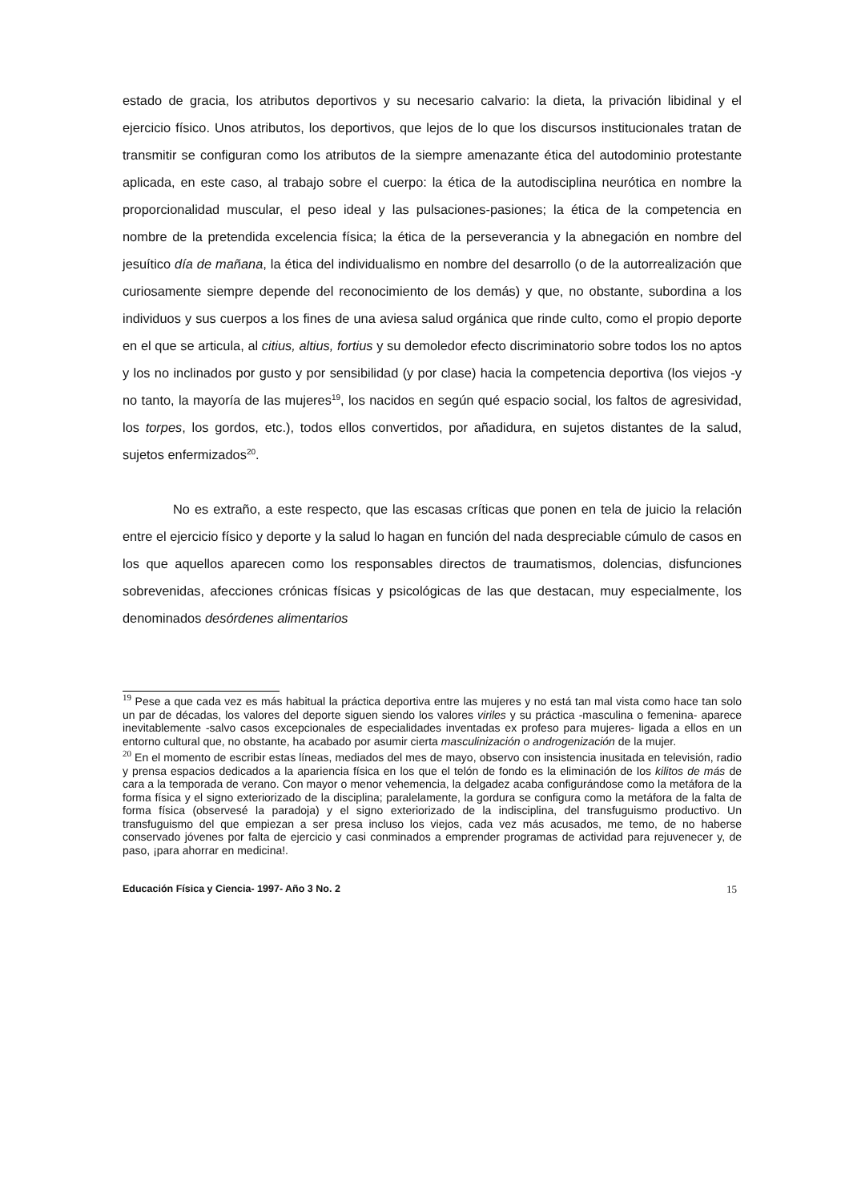estado de gracia, los atributos deportivos y su necesario calvario: la dieta, la privación libidinal y el ejercicio físico. Unos atributos, los deportivos, que lejos de lo que los discursos institucionales tratan de transmitir se configuran como los atributos de la siempre amenazante ética del autodominio protestante aplicada, en este caso, al trabajo sobre el cuerpo: la ética de la autodisciplina neurótica en nombre la proporcionalidad muscular, el peso ideal y las pulsaciones-pasiones; la ética de la competencia en nombre de la pretendida excelencia física; la ética de la perseverancia y la abnegación en nombre del jesuítico día de mañana, la ética del individualismo en nombre del desarrollo (o de la autorrealización que curiosamente siempre depende del reconocimiento de los demás) y que, no obstante, subordina a los individuos y sus cuerpos a los fines de una aviesa salud orgánica que rinde culto, como el propio deporte en el que se articula, al citius, altius, fortius y su demoledor efecto discriminatorio sobre todos los no aptos y los no inclinados por gusto y por sensibilidad (y por clase) hacia la competencia deportiva (los viejos -y no tanto, la mayoría de las mujeres<sup>19</sup>, los nacidos en según qué espacio social, los faltos de agresividad, los torpes, los gordos, etc.), todos ellos convertidos, por añadidura, en sujetos distantes de la salud, sujetos enfermizados<sup>20</sup>.
No es extraño, a este respecto, que las escasas críticas que ponen en tela de juicio la relación entre el ejercicio físico y deporte y la salud lo hagan en función del nada despreciable cúmulo de casos en los que aquellos aparecen como los responsables directos de traumatismos, dolencias, disfunciones sobrevenidas, afecciones crónicas físicas y psicológicas de las que destacan, muy especialmente, los denominados desórdenes alimentarios
<sup>19</sup> Pese a que cada vez es más habitual la práctica deportiva entre las mujeres y no está tan mal vista como hace tan solo un par de décadas, los valores del deporte siguen siendo los valores viriles y su práctica -masculina o femenina- aparece inevitablemente -salvo casos excepcionales de especialidades inventadas ex profeso para mujeres- ligada a ellos en un entorno cultural que, no obstante, ha acabado por asumir cierta masculinización o androgenización de la mujer.
<sup>20</sup> En el momento de escribir estas líneas, mediados del mes de mayo, observo con insistencia inusitada en televisión, radio y prensa espacios dedicados a la apariencia física en los que el telón de fondo es la eliminación de los kilitos de más de cara a la temporada de verano. Con mayor o menor vehemencia, la delgadez acaba configurándose como la metáfora de la forma física y el signo exteriorizado de la disciplina; paralelamente, la gordura se configura como la metáfora de la falta de forma física (observesé la paradoja) y el signo exteriorizado de la indisciplina, del transfuguismo productivo. Un transfuguismo del que empiezan a ser presa incluso los viejos, cada vez más acusados, me temo, de no haberse conservado jóvenes por falta de ejercicio y casi conminados a emprender programas de actividad para rejuvenecer y, de paso, ¡para ahorrar en medicina!.
Educación Física y Ciencia- 1997- Año 3 No. 2 15